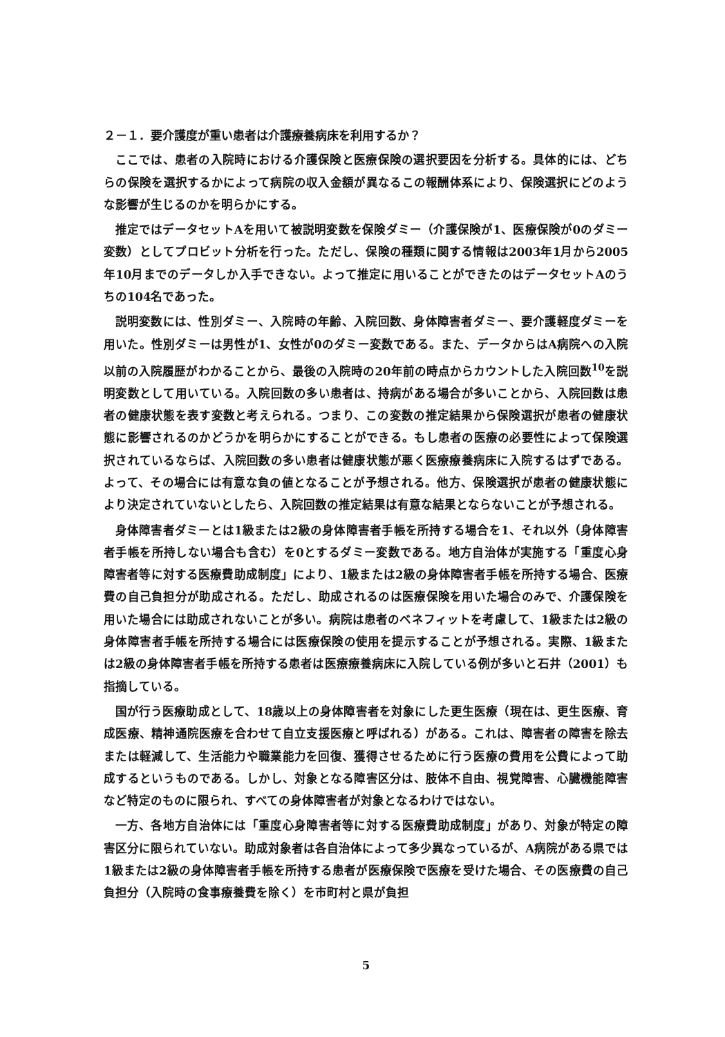２－１．要介護度が重い患者は介護療養病床を利用するか？
ここでは、患者の入院時における介護保険と医療保険の選択要因を分析する。具体的には、どちらの保険を選択するかによって病院の収入金額が異なるこの報酬体系により、保険選択にどのような影響が生じるのかを明らかにする。
推定ではデータセットAを用いて被説明変数を保険ダミー（介護保険が1、医療保険が0のダミー変数）としてプロビット分析を行った。ただし、保険の種類に関する情報は2003年1月から2005年10月までのデータしか入手できない。よって推定に用いることができたのはデータセットAのうちの104名であった。
説明変数には、性別ダミー、入院時の年齢、入院回数、身体障害者ダミー、要介護軽度ダミーを用いた。性別ダミーは男性が1、女性が0のダミー変数である。また、データからはA病院への入院以前の入院履歴がわかることから、最後の入院時の20年前の時点からカウントした入院回数<sup>10</sup>を説明変数として用いている。入院回数の多い患者は、持病がある場合が多いことから、入院回数は患者の健康状態を表す変数と考えられる。つまり、この変数の推定結果から保険選択が患者の健康状態に影響されるのかどうかを明らかにすることができる。もし患者の医療の必要性によって保険選択されているならば、入院回数の多い患者は健康状態が悪く医療療養病床に入院するはずである。よって、その場合には有意な負の値となることが予想される。他方、保険選択が患者の健康状態により決定されていないとしたら、入院回数の推定結果は有意な結果とならないことが予想される。
身体障害者ダミーとは1級または2級の身体障害者手帳を所持する場合を1、それ以外（身体障害者手帳を所持しない場合も含む）を0とするダミー変数である。地方自治体が実施する「重度心身障害者等に対する医療費助成制度」により、1級または2級の身体障害者手帳を所持する場合、医療費の自己負担分が助成される。ただし、助成されるのは医療保険を用いた場合のみで、介護保険を用いた場合には助成されないことが多い。病院は患者のベネフィットを考慮して、1級または2級の身体障害者手帳を所持する場合には医療保険の使用を提示することが予想される。実際、1級または2級の身体障害者手帳を所持する患者は医療療養病床に入院している例が多いと石井（2001）も指摘している。
国が行う医療助成として、18歳以上の身体障害者を対象にした更生医療（現在は、更生医療、育成医療、精神通院医療を合わせて自立支援医療と呼ばれる）がある。これは、障害者の障害を除去または軽減して、生活能力や職業能力を回復、獲得させるために行う医療の費用を公費によって助成するというものである。しかし、対象となる障害区分は、肢体不自由、視覚障害、心臓機能障害など特定のものに限られ、すべての身体障害者が対象となるわけではない。
一方、各地方自治体には「重度心身障害者等に対する医療費助成制度」があり、対象が特定の障害区分に限られていない。助成対象者は各自治体によって多少異なっているが、A病院がある県では1級または2級の身体障害者手帳を所持する患者が医療保険で医療を受けた場合、その医療費の自己負担分（入院時の食事療養費を除く）を市町村と県が負担
5